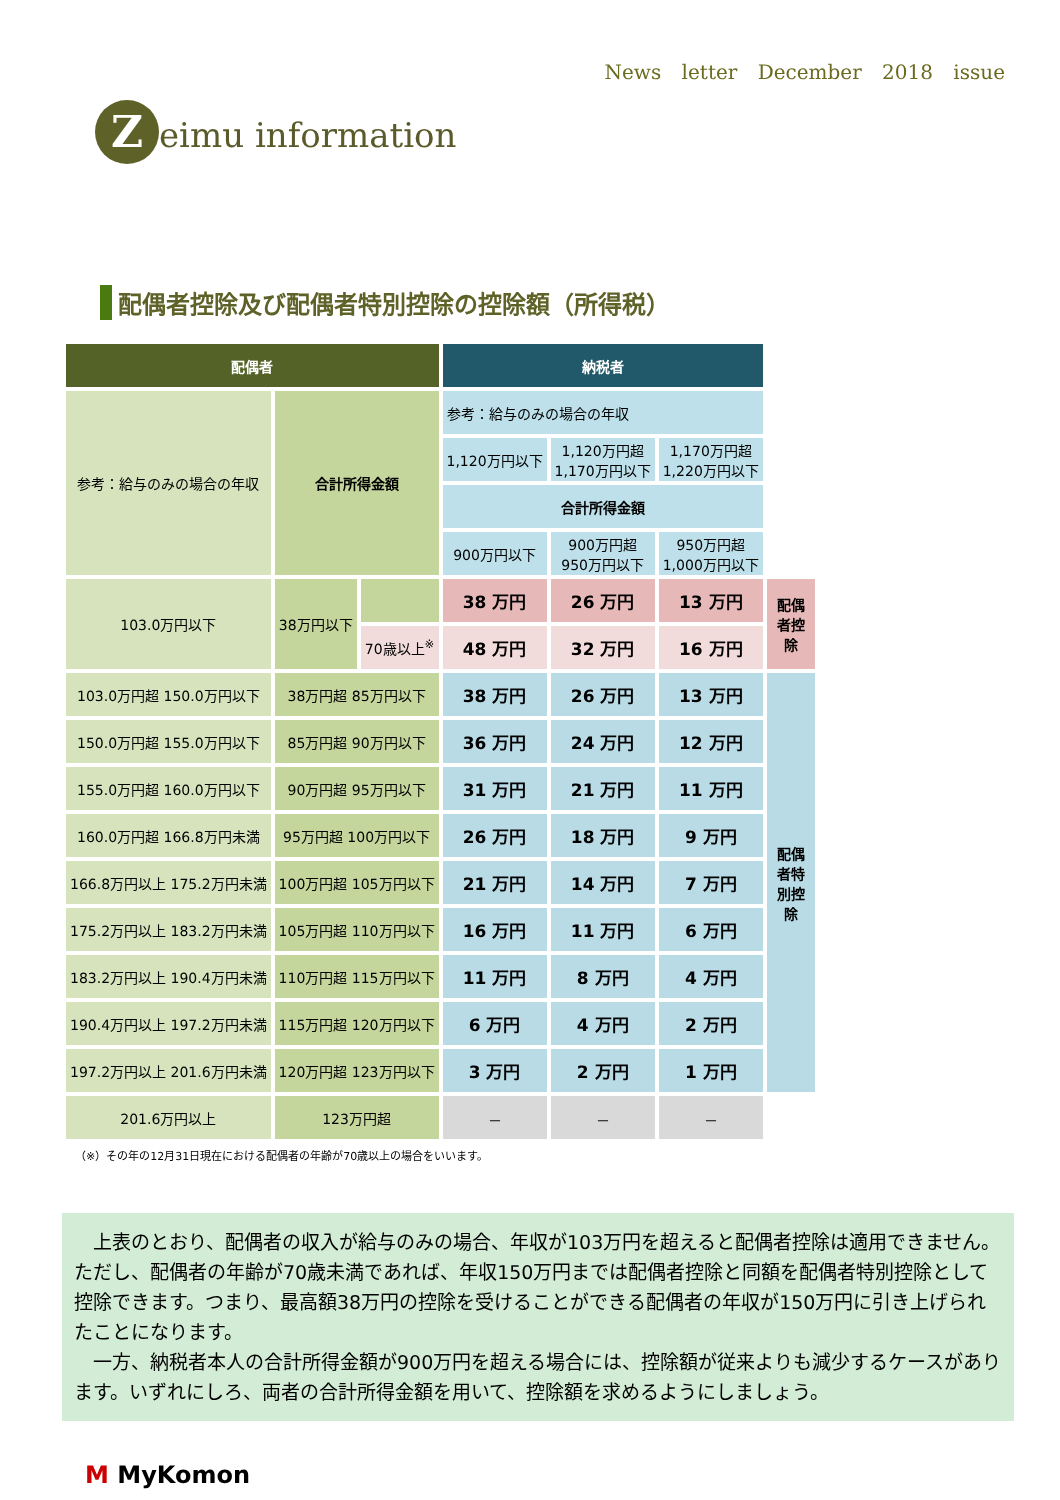Zeimu information
News letter December 2018 issue
配偶者控除及び配偶者特別控除の控除額（所得税）
| 配偶者 | | | 納税者 | | | |
| 参考：給与のみの場合の年収 | 合計所得金額 | | 参考：給与のみの場合の年収 | | | |
| | | | 1,120万円以下 | 1,120万円超 1,170万円以下 | 1,170万円超 1,220万円以下 | |
| | | | 合計所得金額 | | | |
| | | | 900万円以下 | 900万円超 950万円以下 | 950万円超 1,000万円以下 | |
| 103.0万円以下 | 38万円以下 | | 38 万円 | 26 万円 | 13 万円 | 配偶者控除 |
| | | 70歳以上<sup>※</sup> | 48 万円 | 32 万円 | 16 万円 | |
| 103.0万円超 150.0万円以下 | 38万円超 85万円以下 | | 38 万円 | 26 万円 | 13 万円 | 配偶者特別控除 |
| 150.0万円超 155.0万円以下 | 85万円超 90万円以下 | | 36 万円 | 24 万円 | 12 万円 | |
| 155.0万円超 160.0万円以下 | 90万円超 95万円以下 | | 31 万円 | 21 万円 | 11 万円 | |
| 160.0万円超 166.8万円未満 | 95万円超 100万円以下 | | 26 万円 | 18 万円 | 9 万円 | |
| 166.8万円以上 175.2万円未満 | 100万円超 105万円以下 | | 21 万円 | 14 万円 | 7 万円 | |
| 175.2万円以上 183.2万円未満 | 105万円超 110万円以下 | | 16 万円 | 11 万円 | 6 万円 | |
| 183.2万円以上 190.4万円未満 | 110万円超 115万円以下 | | 11 万円 | 8 万円 | 4 万円 | |
| 190.4万円以上 197.2万円未満 | 115万円超 120万円以下 | | 6 万円 | 4 万円 | 2 万円 | |
| 197.2万円以上 201.6万円未満 | 120万円超 123万円以下 | | 3 万円 | 2 万円 | 1 万円 | |
| 201.6万円以上 | 123万円超 | | － | － | － | |
（※）その年の12月31日現在における配偶者の年齢が70歳以上の場合をいいます。
　上表のとおり、配偶者の収入が給与のみの場合、年収が103万円を超えると配偶者控除は適用できません。ただし、配偶者の年齢が70歳未満であれば、年収150万円までは配偶者控除と同額を配偶者特別控除として控除できます。つまり、最高額38万円の控除を受けることができる配偶者の年収が150万円に引き上げられたことになります。
　一方、納税者本人の合計所得金額が900万円を超える場合には、控除額が従来よりも減少するケースがあります。いずれにしろ、両者の合計所得金額を用いて、控除額を求めるようにしましょう。
M MyKomon